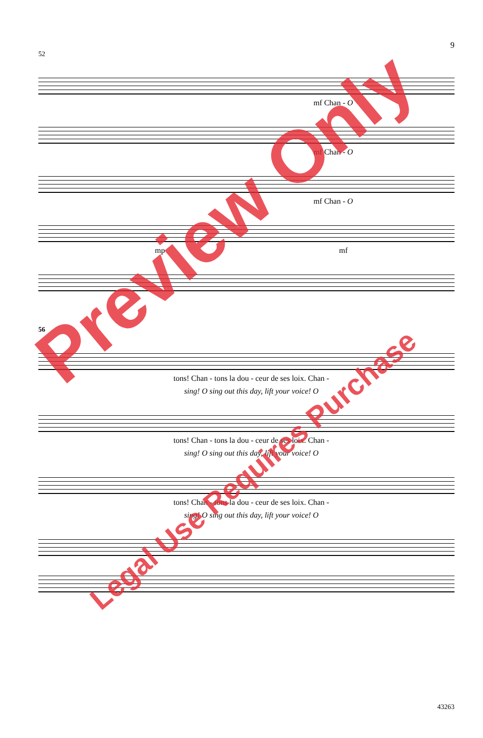9
52
mf Chan - O
mf Chan - O
mf Chan - O
mp mf
56
tons! Chan - tons la dou - ceur de ses loix. Chan -
sing! O sing out this day, lift your voice! O
tons! Chan - tons la dou - ceur de ses loix. Chan -
sing! O sing out this day, lift your voice! O
tons! Chan - tons la dou - ceur de ses loix. Chan -
sing! O sing out this day, lift your voice! O
Preview Only
Legal Use Requires Purchase
43263